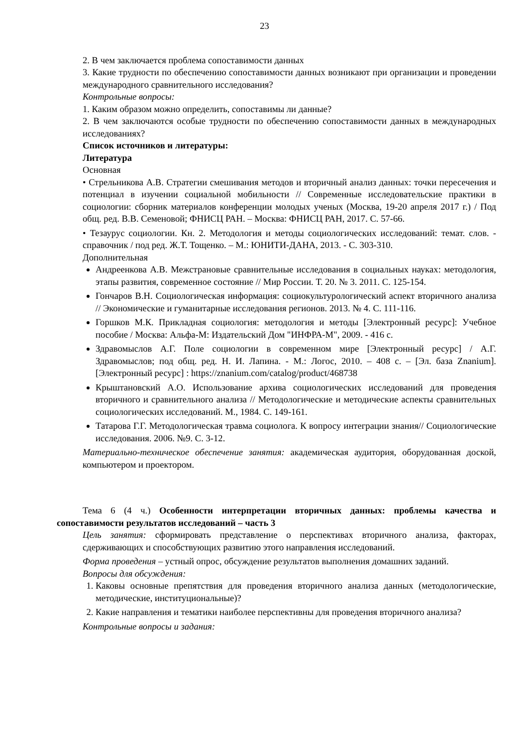23
2. В чем заключается проблема сопоставимости данных
3. Какие трудности по обеспечению сопоставимости данных возникают при организации и проведении международного сравнительного исследования?
Контрольные вопросы:
1. Каким образом можно определить, сопоставимы ли данные?
2. В чем заключаются особые трудности по обеспечению сопоставимости данных в международных исследованиях?
Список источников и литературы:
Литература
Основная
• Стрельникова А.В. Стратегии смешивания методов и вторичный анализ данных: точки пересечения и потенциал в изучении социальной мобильности // Современные исследовательские практики в социологии: сборник материалов конференции молодых ученых (Москва, 19-20 апреля 2017 г.) / Под общ. ред. В.В. Семеновой; ФНИСЦ РАН. – Москва: ФНИСЦ РАН, 2017. С. 57-66.
• Тезаурус социологии. Кн. 2. Методология и методы социологических исследований: темат. слов. - справочник / под ред. Ж.Т. Тощенко. – М.: ЮНИТИ-ДАНА, 2013. - С. 303-310.
Дополнительная
Андреенкова А.В. Межстрановые сравнительные исследования в социальных науках: методология, этапы развития, современное состояние // Мир России. Т. 20. № 3. 2011. С. 125-154.
Гончаров В.Н. Социологическая информация: социокультурологический аспект вторичного анализа // Экономические и гуманитарные исследования регионов. 2013. № 4. С. 111-116.
Горшков М.К. Прикладная социология: методология и методы [Электронный ресурс]: Учебное пособие / Москва: Альфа-М: Издательский Дом "ИНФРА-М", 2009. - 416 с.
Здравомыслов А.Г. Поле социологии в современном мире [Электронный ресурс] / А.Г. Здравомыслов; под общ. ред. Н. И. Лапина. - М.: Логос, 2010. – 408 с. – [Эл. база Znanium]. [Электронный ресурс] : https://znanium.com/catalog/product/468738
Крыштановский А.О. Использование архива социологических исследований для проведения вторичного и сравнительного анализа // Методологические и методические аспекты сравнительных социологических исследований. М., 1984. С. 149-161.
Татарова Г.Г. Методологическая травма социолога. К вопросу интеграции знания// Социологические исследования. 2006. №9. С. 3-12.
Материально-техническое обеспечение занятия: академическая аудитория, оборудованная доской, компьютером и проектором.
Тема 6 (4 ч.) Особенности интерпретации вторичных данных: проблемы качества и сопоставимости результатов исследований – часть 3
Цель занятия: сформировать представление о перспективах вторичного анализа, факторах, сдерживающих и способствующих развитию этого направления исследований.
Форма проведения – устный опрос, обсуждение результатов выполнения домашних заданий.
Вопросы для обсуждения:
1. Каковы основные препятствия для проведения вторичного анализа данных (методологические, методические, институциональные)?
2. Какие направления и тематики наиболее перспективны для проведения вторичного анализа?
Контрольные вопросы и задания: